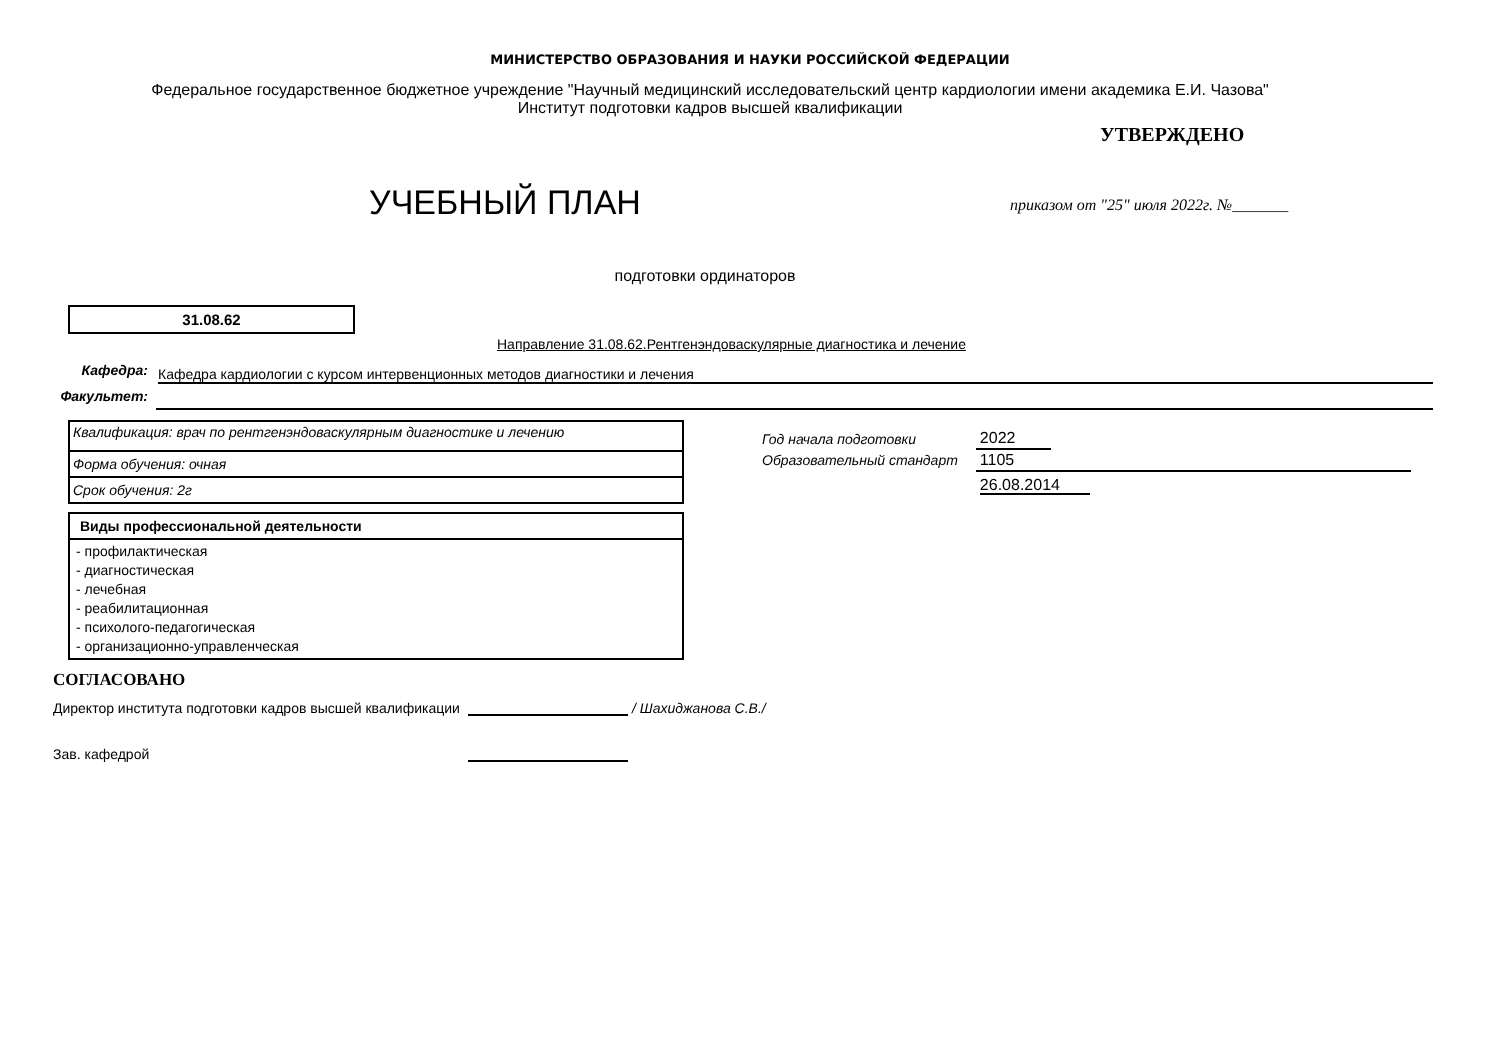МИНИСТЕРСТВО ОБРАЗОВАНИЯ И НАУКИ РОССИЙСКОЙ ФЕДЕРАЦИИ
Федеральное государственное бюджетное учреждение "Научный медицинский исследовательский центр кардиологии имени академика Е.И. Чазова"
Институт подготовки кадров высшей квалификации
УЧЕБНЫЙ ПЛАН
УТВЕРЖДЕНО
приказом от "25" июля 2022г. №_______
подготовки ординаторов
31.08.62
Направление 31.08.62.Рентгенэндоваскулярные диагностика и лечение
Кафедра:
Кафедра кардиологии с курсом интервенционных методов диагностики и лечения
Факультет:
| Квалификация: врач по рентгенэндоваскулярным диагностике и лечению |
| Форма обучения: очная |
| Срок обучения: 2г |
| Виды профессиональной деятельности |
| --- |
| - профилактическая - диагностическая - лечебная - реабилитационная - психолого-педагогическая - организационно-управленческая |
| Год начала подготовки | 2022 | |
| Образовательный стандарт | 1105 | |
| | 26.08.2014 | |
СОГЛАСОВАНО
Директор института подготовки кадров высшей квалификации
/ Шахиджанова С.В./
Зав. кафедрой